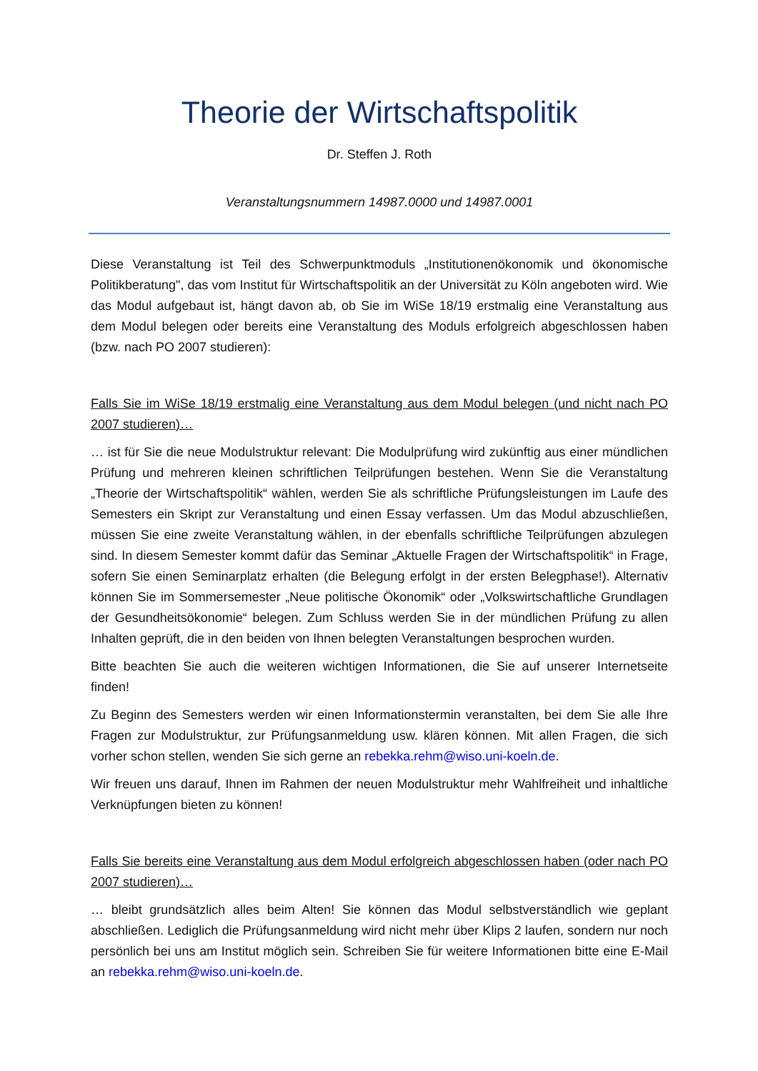Theorie der Wirtschaftspolitik
Dr. Steffen J. Roth
Veranstaltungsnummern 14987.0000 und 14987.0001
Diese Veranstaltung ist Teil des Schwerpunktmoduls „Institutionenökonomik und ökonomische Politikberatung", das vom Institut für Wirtschaftspolitik an der Universität zu Köln angeboten wird. Wie das Modul aufgebaut ist, hängt davon ab, ob Sie im WiSe 18/19 erstmalig eine Veranstaltung aus dem Modul belegen oder bereits eine Veranstaltung des Moduls erfolgreich abgeschlossen haben (bzw. nach PO 2007 studieren):
Falls Sie im WiSe 18/19 erstmalig eine Veranstaltung aus dem Modul belegen (und nicht nach PO 2007 studieren)…
… ist für Sie die neue Modulstruktur relevant: Die Modulprüfung wird zukünftig aus einer mündlichen Prüfung und mehreren kleinen schriftlichen Teilprüfungen bestehen. Wenn Sie die Veranstaltung „Theorie der Wirtschaftspolitik“ wählen, werden Sie als schriftliche Prüfungsleistungen im Laufe des Semesters ein Skript zur Veranstaltung und einen Essay verfassen. Um das Modul abzuschließen, müssen Sie eine zweite Veranstaltung wählen, in der ebenfalls schriftliche Teilprüfungen abzulegen sind. In diesem Semester kommt dafür das Seminar „Aktuelle Fragen der Wirtschaftspolitik“ in Frage, sofern Sie einen Seminarplatz erhalten (die Belegung erfolgt in der ersten Belegphase!). Alternativ können Sie im Sommersemester „Neue politische Ökonomik“ oder „Volkswirtschaftliche Grundlagen der Gesundheitsökonomie“ belegen. Zum Schluss werden Sie in der mündlichen Prüfung zu allen Inhalten geprüft, die in den beiden von Ihnen belegten Veranstaltungen besprochen wurden.
Bitte beachten Sie auch die weiteren wichtigen Informationen, die Sie auf unserer Internetseite finden!
Zu Beginn des Semesters werden wir einen Informationstermin veranstalten, bei dem Sie alle Ihre Fragen zur Modulstruktur, zur Prüfungsanmeldung usw. klären können. Mit allen Fragen, die sich vorher schon stellen, wenden Sie sich gerne an rebekka.rehm@wiso.uni-koeln.de.
Wir freuen uns darauf, Ihnen im Rahmen der neuen Modulstruktur mehr Wahlfreiheit und inhaltliche Verknüpfungen bieten zu können!
Falls Sie bereits eine Veranstaltung aus dem Modul erfolgreich abgeschlossen haben (oder nach PO 2007 studieren)…
… bleibt grundsätzlich alles beim Alten! Sie können das Modul selbstverständlich wie geplant abschließen. Lediglich die Prüfungsanmeldung wird nicht mehr über Klips 2 laufen, sondern nur noch persönlich bei uns am Institut möglich sein. Schreiben Sie für weitere Informationen bitte eine E-Mail an rebekka.rehm@wiso.uni-koeln.de.